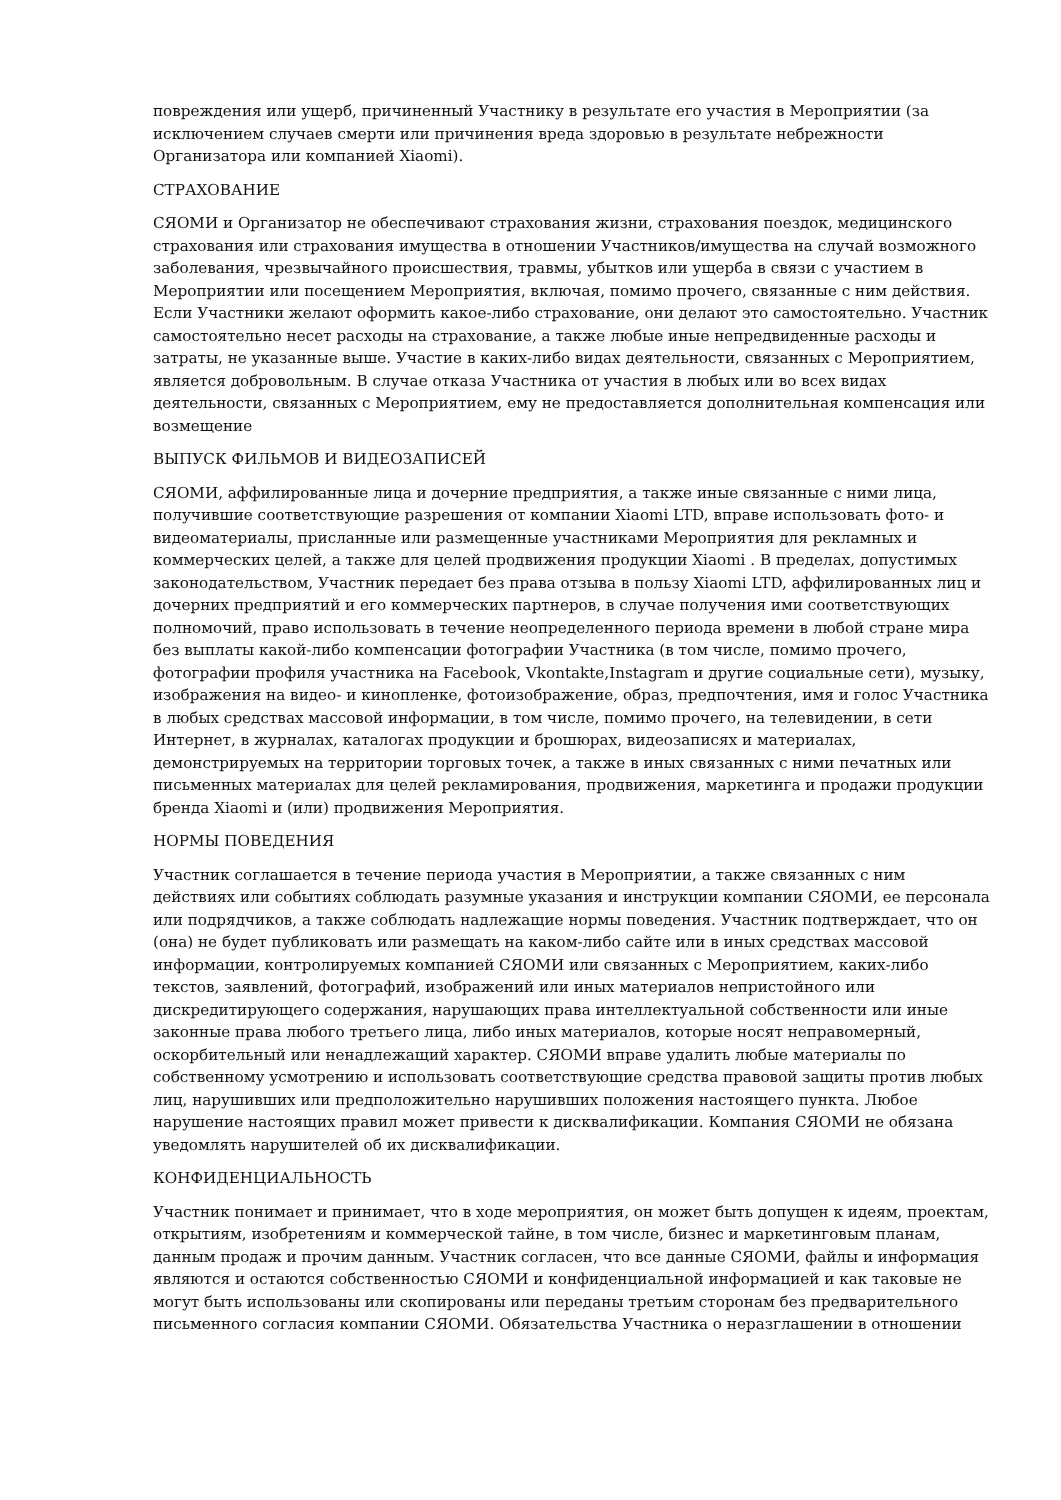повреждения или ущерб, причиненный Участнику в результате его участия в Мероприятии (за исключением случаев смерти или причинения вреда здоровью в результате небрежности Организатора или компанией Xiaomi).
СТРАХОВАНИЕ
СЯОМИ и Организатор не обеспечивают страхования жизни, страхования поездок, медицинского страхования или страхования имущества в отношении Участников/имущества на случай возможного заболевания, чрезвычайного происшествия, травмы, убытков или ущерба в связи с участием в Мероприятии или посещением Мероприятия, включая, помимо прочего, связанные с ним действия. Если Участники желают оформить какое-либо страхование, они делают это самостоятельно. Участник самостоятельно несет расходы на страхование, а также любые иные непредвиденные расходы и затраты, не указанные выше. Участие в каких-либо видах деятельности, связанных с Мероприятием, является добровольным. В случае отказа Участника от участия в любых или во всех видах деятельности, связанных с Мероприятием, ему не предоставляется дополнительная компенсация или возмещение
ВЫПУСК ФИЛЬМОВ И ВИДЕОЗАПИСЕЙ
СЯОМИ, аффилированные лица и дочерние предприятия, а также иные связанные с ними лица, получившие соответствующие разрешения от компании Xiaomi LTD, вправе использовать фото- и видеоматериалы, присланные или размещенные участниками Мероприятия для рекламных и коммерческих целей, а также для целей продвижения продукции Xiaomi . В пределах, допустимых законодательством, Участник передает без права отзыва в пользу Xiaomi LTD, аффилированных лиц и дочерних предприятий и его коммерческих партнеров, в случае получения ими соответствующих полномочий, право использовать в течение неопределенного периода времени в любой стране мира без выплаты какой-либо компенсации фотографии Участника (в том числе, помимо прочего, фотографии профиля участника на Facebook, Vkontakte,Instagram и другие социальные сети), музыку, изображения на видео- и кинопленке, фотоизображение, образ, предпочтения, имя и голос Участника в любых средствах массовой информации, в том числе, помимо прочего, на телевидении, в сети Интернет, в журналах, каталогах продукции и брошюрах, видеозаписях и материалах, демонстрируемых на территории торговых точек, а также в иных связанных с ними печатных или письменных материалах для целей рекламирования, продвижения, маркетинга и продажи продукции бренда Xiaomi и (или) продвижения Мероприятия.
НОРМЫ ПОВЕДЕНИЯ
Участник соглашается в течение периода участия в Мероприятии, а также связанных с ним действиях или событиях соблюдать разумные указания и инструкции компании СЯОМИ, ее персонала или подрядчиков, а также соблюдать надлежащие нормы поведения. Участник подтверждает, что он (она) не будет публиковать или размещать на каком-либо сайте или в иных средствах массовой информации, контролируемых компанией СЯОМИ или связанных с Мероприятием, каких-либо текстов, заявлений, фотографий, изображений или иных материалов непристойного или дискредитирующего содержания, нарушающих права интеллектуальной собственности или иные законные права любого третьего лица, либо иных материалов, которые носят неправомерный, оскорбительный или ненадлежащий характер. СЯОМИ вправе удалить любые материалы по собственному усмотрению и использовать соответствующие средства правовой защиты против любых лиц, нарушивших или предположительно нарушивших положения настоящего пункта. Любое нарушение настоящих правил может привести к дисквалификации. Компания СЯОМИ не обязана уведомлять нарушителей об их дисквалификации.
КОНФИДЕНЦИАЛЬНОСТЬ
Участник понимает и принимает, что в ходе мероприятия, он может быть допущен к идеям, проектам, открытиям, изобретениям и коммерческой тайне, в том числе, бизнес и маркетинговым планам, данным продаж и прочим данным. Участник согласен, что все данные СЯОМИ, файлы и информация являются и остаются собственностью СЯОМИ и конфиденциальной информацией и как таковые не могут быть использованы или скопированы или переданы третьим сторонам без предварительного письменного согласия компании СЯОМИ. Обязательства Участника о неразглашении в отношении